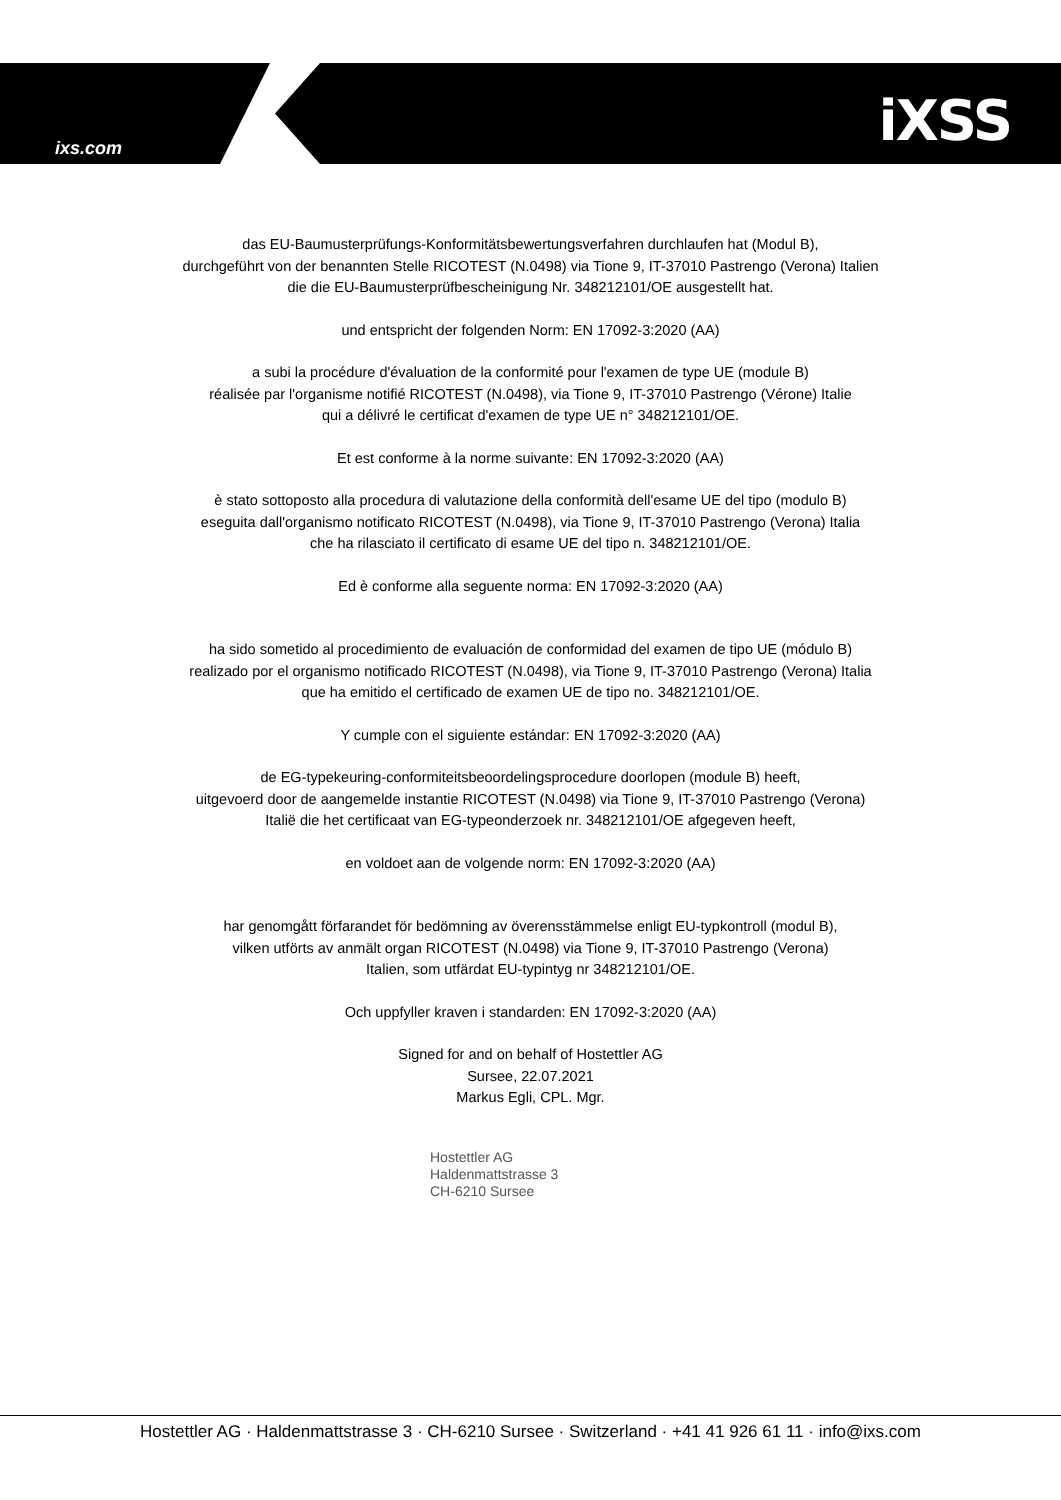ixs.com iXSS
das EU-Baumusterprüfungs-Konformitätsbewertungsverfahren durchlaufen hat (Modul B),
durchgeführt von der benannten Stelle RICOTEST (N.0498) via Tione 9, IT-37010 Pastrengo (Verona) Italien
die die EU-Baumusterprüfbescheinigung Nr. 348212101/OE ausgestellt hat.
und entspricht der folgenden Norm: EN 17092-3:2020 (AA)
a subi la procédure d'évaluation de la conformité pour l'examen de type UE (module B)
réalisée par l'organisme notifié RICOTEST (N.0498), via Tione 9, IT-37010 Pastrengo (Vérone) Italie
qui a délivré le certificat d'examen de type UE n° 348212101/OE.
Et est conforme à la norme suivante: EN 17092-3:2020 (AA)
è stato sottoposto alla procedura di valutazione della conformità dell'esame UE del tipo (modulo B)
eseguita dall'organismo notificato RICOTEST (N.0498), via Tione 9, IT-37010 Pastrengo (Verona) Italia
che ha rilasciato il certificato di esame UE del tipo n. 348212101/OE.
Ed è conforme alla seguente norma: EN 17092-3:2020 (AA)
ha sido sometido al procedimiento de evaluación de conformidad del examen de tipo UE (módulo B)
realizado por el organismo notificado RICOTEST (N.0498), via Tione 9, IT-37010 Pastrengo (Verona) Italia
que ha emitido el certificado de examen UE de tipo no. 348212101/OE.
Y cumple con el siguiente estándar: EN 17092-3:2020 (AA)
de EG-typekeuring-conformiteitsbeoordelingsprocedure doorlopen (module B) heeft,
uitgevoerd door de aangemelde instantie RICOTEST (N.0498) via Tione 9, IT-37010 Pastrengo (Verona)
Italië die het certificaat van EG-typeonderzoek nr. 348212101/OE afgegeven heeft,
en voldoet aan de volgende norm: EN 17092-3:2020 (AA)
har genomgått förfarandet för bedömning av överensstämmelse enligt EU-typkontroll (modul B),
vilken utförts av anmält organ RICOTEST (N.0498) via Tione 9, IT-37010 Pastrengo (Verona)
Italien, som utfärdat EU-typintyg nr 348212101/OE.
Och uppfyller kraven i standarden: EN 17092-3:2020 (AA)
Signed for and on behalf of Hostettler AG
Sursee, 22.07.2021
Markus Egli, CPL. Mgr.
Hostettler AG
Haldenmattstrasse 3
CH-6210 Sursee
Hostettler AG · Haldenmattstrasse 3 · CH-6210 Sursee · Switzerland · +41 41 926 61 11 · info@ixs.com